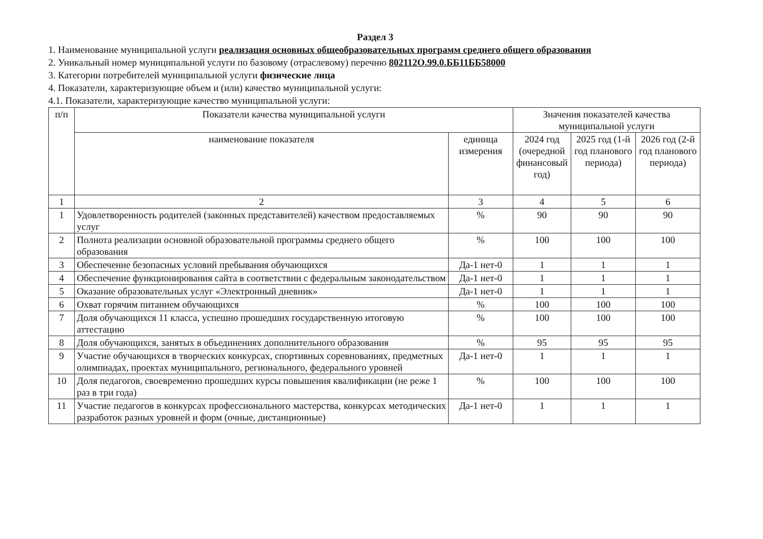Раздел 3
1. Наименование муниципальной услуги реализация основных общеобразовательных программ среднего общего образования
2. Уникальный номер муниципальной услуги по базовому (отраслевому) перечню 802112О.99.0.ББ11ББ58000
3. Категории потребителей муниципальной услуги физические лица
4. Показатели, характеризующие объем и (или) качество муниципальной услуги:
4.1. Показатели, характеризующие качество муниципальной услуги:
| п/п | Показатели качества муниципальной услуги | | Значения показателей качества муниципальной услуги | | |
| --- | --- | --- | --- | --- | --- |
| | наименование показателя | единица измерения | 2024 год (очередной финансовый год) | 2025 год (1-й год планового периода) | 2026 год (2-й год планового периода) |
| 1 | 2 | 3 | 4 | 5 | 6 |
| 1 | Удовлетворенность родителей (законных представителей) качеством предоставляемых услуг | % | 90 | 90 | 90 |
| 2 | Полнота реализации основной образовательной программы среднего общего образования | % | 100 | 100 | 100 |
| 3 | Обеспечение безопасных условий пребывания обучающихся | Да-1 нет-0 | 1 | 1 | 1 |
| 4 | Обеспечение функционирования сайта в соответствии с федеральным законодательством | Да-1 нет-0 | 1 | 1 | 1 |
| 5 | Оказание образовательных услуг «Электронный дневник» | Да-1 нет-0 | 1 | 1 | 1 |
| 6 | Охват горячим питанием обучающихся | % | 100 | 100 | 100 |
| 7 | Доля обучающихся 11 класса, успешно прошедших государственную итоговую аттестацию | % | 100 | 100 | 100 |
| 8 | Доля обучающихся, занятых в объединениях дополнительного образования | % | 95 | 95 | 95 |
| 9 | Участие обучающихся в творческих конкурсах, спортивных соревнованиях, предметных олимпиадах, проектах муниципального, регионального, федерального уровней | Да-1 нет-0 | 1 | 1 | 1 |
| 10 | Доля педагогов, своевременно прошедших курсы повышения квалификации (не реже 1 раз в три года) | % | 100 | 100 | 100 |
| 11 | Участие педагогов в конкурсах профессионального мастерства, конкурсах методических разработок разных уровней и форм (очные, дистанционные) | Да-1 нет-0 | 1 | 1 | 1 |